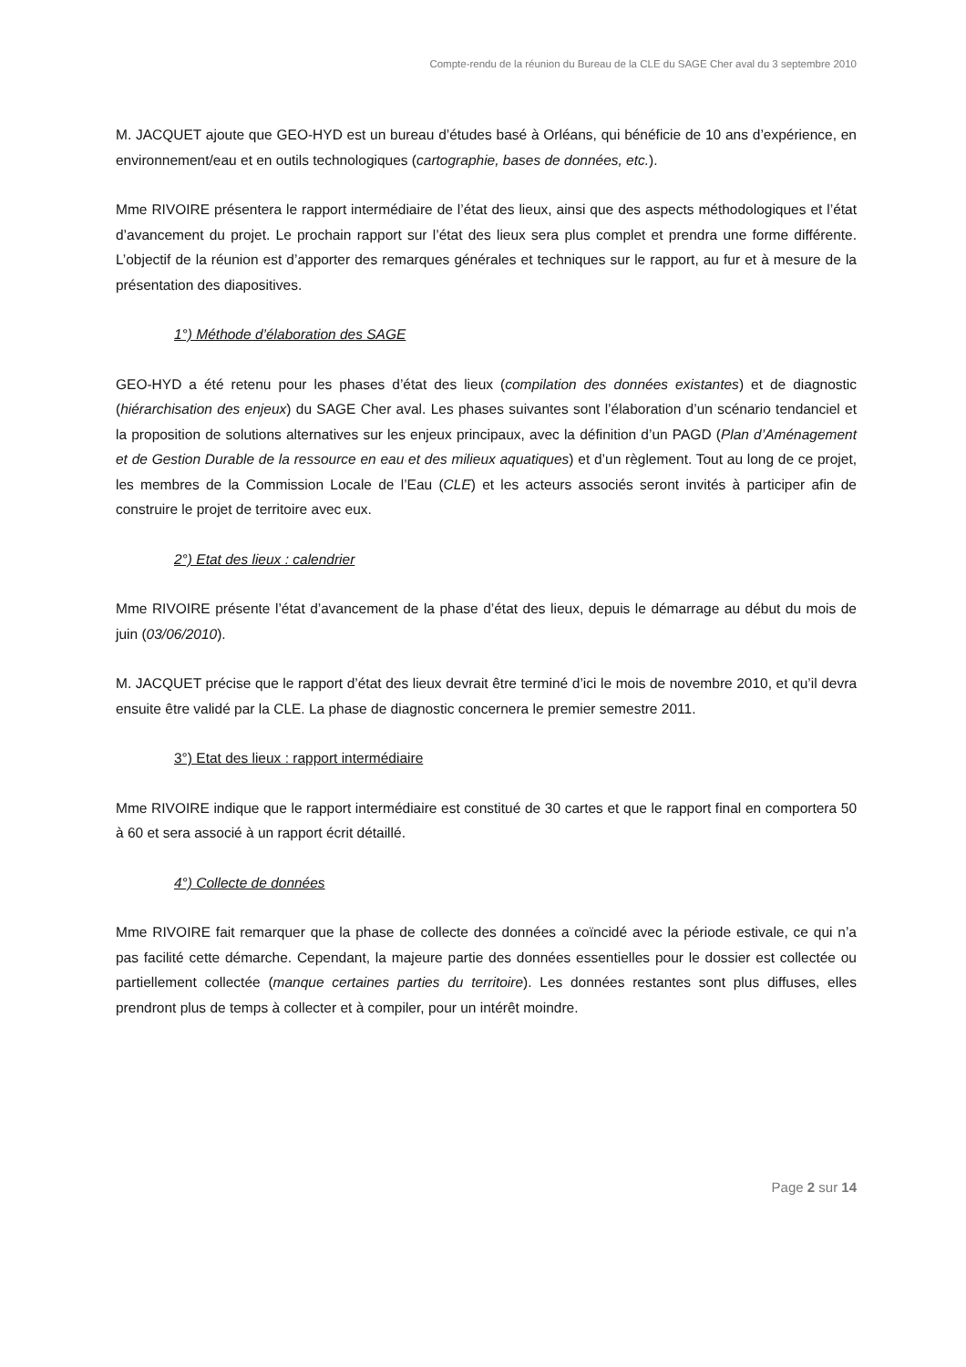Compte-rendu de la réunion du Bureau de la CLE du SAGE Cher aval du 3 septembre 2010
M. JACQUET ajoute que GEO-HYD est un bureau d’études basé à Orléans, qui bénéficie de 10 ans d’expérience, en environnement/eau et en outils technologiques (cartographie, bases de données, etc.).
Mme RIVOIRE présentera le rapport intermédiaire de l’état des lieux, ainsi que des aspects méthodologiques et l’état d’avancement du projet. Le prochain rapport sur l’état des lieux sera plus complet et prendra une forme différente. L’objectif de la réunion est d’apporter des remarques générales et techniques sur le rapport, au fur et à mesure de la présentation des diapositives.
1°) Méthode d’élaboration des SAGE
GEO-HYD a été retenu pour les phases d’état des lieux (compilation des données existantes) et de diagnostic (hiérarchisation des enjeux) du SAGE Cher aval. Les phases suivantes sont l’élaboration d’un scénario tendanciel et la proposition de solutions alternatives sur les enjeux principaux, avec la définition d’un PAGD (Plan d’Aménagement et de Gestion Durable de la ressource en eau et des milieux aquatiques) et d’un règlement. Tout au long de ce projet, les membres de la Commission Locale de l’Eau (CLE) et les acteurs associés seront invités à participer afin de construire le projet de territoire avec eux.
2°) Etat des lieux : calendrier
Mme RIVOIRE présente l’état d’avancement de la phase d’état des lieux, depuis le démarrage au début du mois de juin (03/06/2010).
M. JACQUET précise que le rapport d’état des lieux devrait être terminé d’ici le mois de novembre 2010, et qu’il devra ensuite être validé par la CLE. La phase de diagnostic concernera le premier semestre 2011.
3°) Etat des lieux : rapport intermédiaire
Mme RIVOIRE indique que le rapport intermédiaire est constitué de 30 cartes et que le rapport final en comportera 50 à 60 et sera associé à un rapport écrit détaillé.
4°) Collecte de données
Mme RIVOIRE fait remarquer que la phase de collecte des données a coïncidé avec la période estivale, ce qui n’a pas facilité cette démarche. Cependant, la majeure partie des données essentielles pour le dossier est collectée ou partiellement collectée (manque certaines parties du territoire). Les données restantes sont plus diffuses, elles prendront plus de temps à collecter et à compiler, pour un intérêt moindre.
Page 2 sur 14